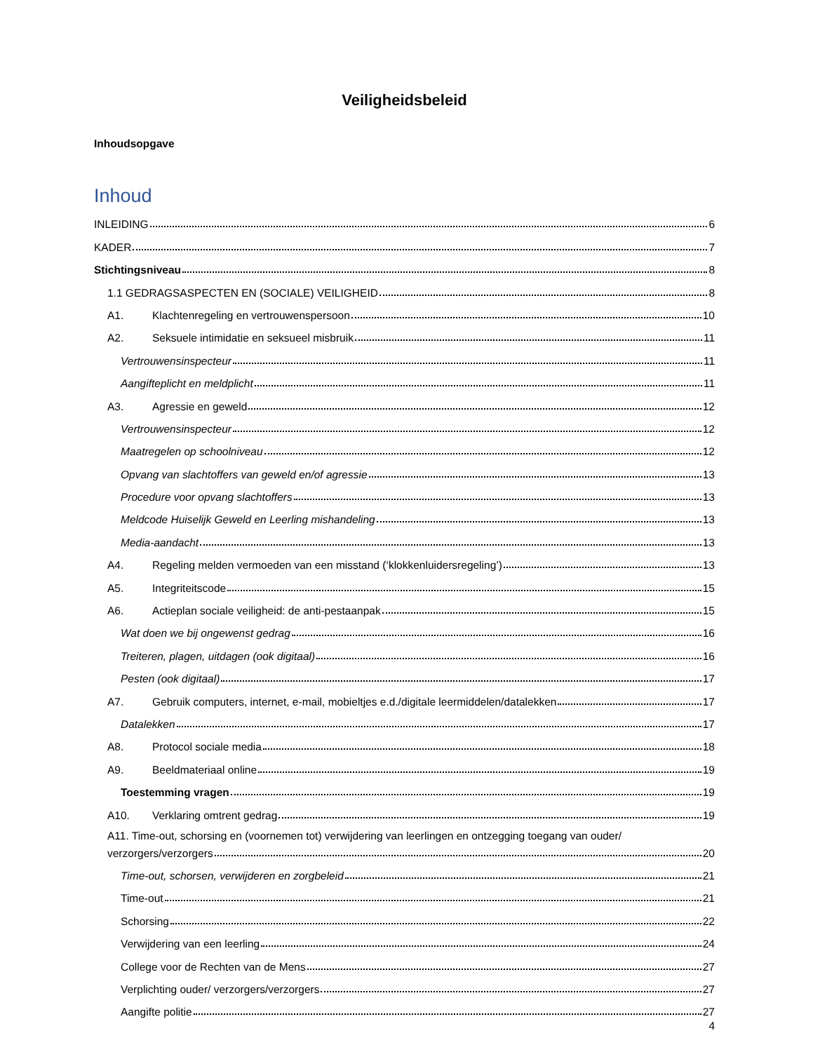Veiligheidsbeleid
Inhoudsopgave
Inhoud
INLEIDING 6
KADER 7
Stichtingsniveau 8
1.1 GEDRAGSASPECTEN EN (SOCIALE) VEILIGHEID 8
A1. Klachtenregeling en vertrouwenspersoon 10
A2. Seksuele intimidatie en seksueel misbruik 11
Vertrouwensinspecteur 11
Aangifteplicht en meldplicht 11
A3. Agressie en geweld 12
Vertrouwensinspecteur 12
Maatregelen op schoolniveau 12
Opvang van slachtoffers van geweld en/of agressie 13
Procedure voor opvang slachtoffers 13
Meldcode Huiselijk Geweld en Leerling mishandeling 13
Media-aandacht 13
A4. Regeling melden vermoeden van een misstand (‘klokkenluidersregeling’) 13
A5. Integriteitscode 15
A6. Actieplan sociale veiligheid: de anti-pestaanpak 15
Wat doen we bij ongewenst gedrag 16
Treiteren, plagen, uitdagen (ook digitaal) 16
Pesten (ook digitaal) 17
A7. Gebruik computers, internet, e-mail, mobieltjes e.d./digitale leermiddelen/datalekken 17
Datalekken 17
A8. Protocol sociale media 18
A9. Beeldmateriaal online 19
Toestemming vragen 19
A10. Verklaring omtrent gedrag 19
A11. Time-out, schorsing en (voornemen tot) verwijdering van leerlingen en ontzegging toegang van ouder/
verzorgers/verzorgers 20
Time-out, schorsen, verwijderen en zorgbeleid 21
Time-out 21
Schorsing 22
Verwijdering van een leerling 24
College voor de Rechten van de Mens 27
Verplichting ouder/ verzorgers/verzorgers 27
Aangifte politie 27
4